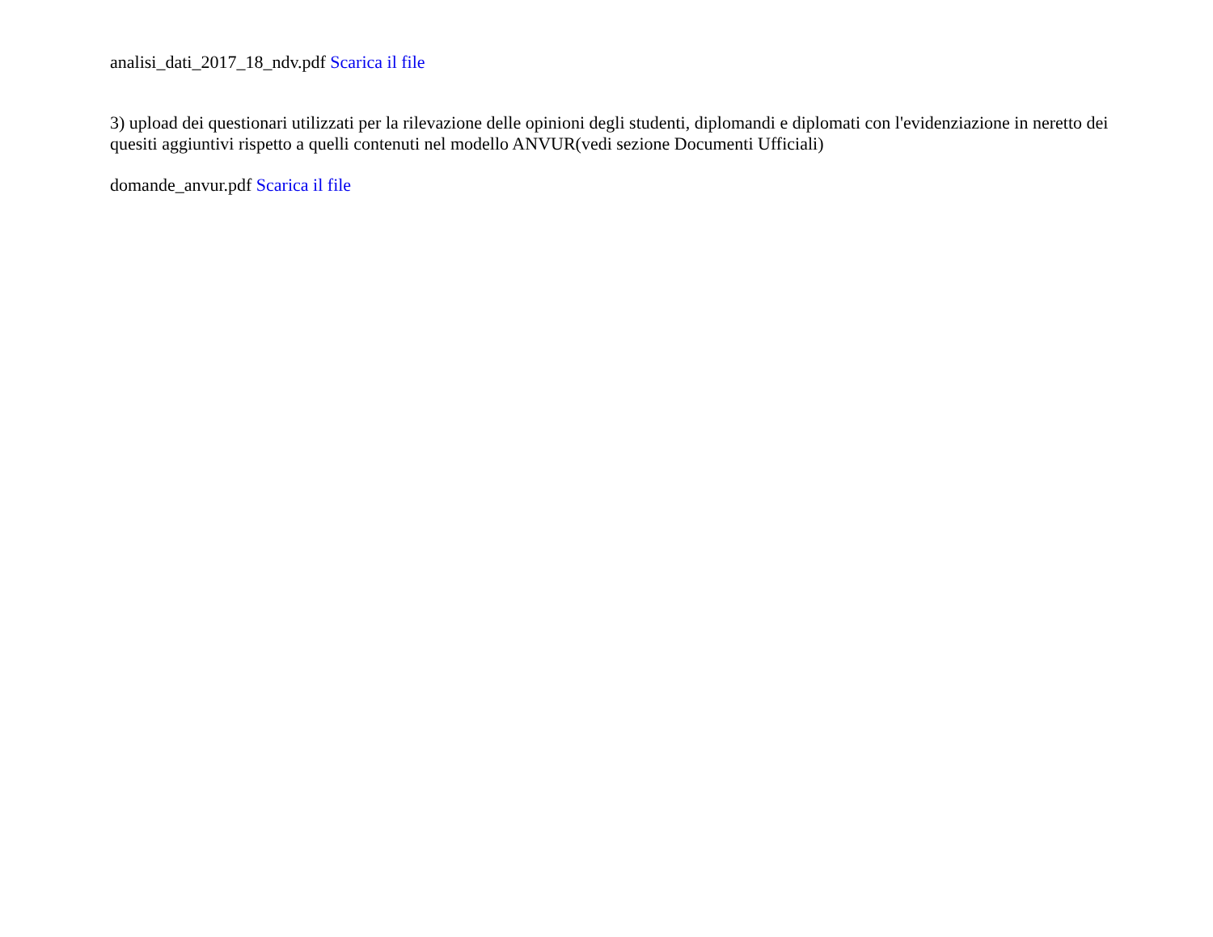analisi_dati_2017_18_ndv.pdf Scarica il file
3) upload dei questionari utilizzati per la rilevazione delle opinioni degli studenti, diplomandi e diplomati con l'evidenziazione in neretto dei quesiti aggiuntivi rispetto a quelli contenuti nel modello ANVUR(vedi sezione Documenti Ufficiali)
domande_anvur.pdf Scarica il file